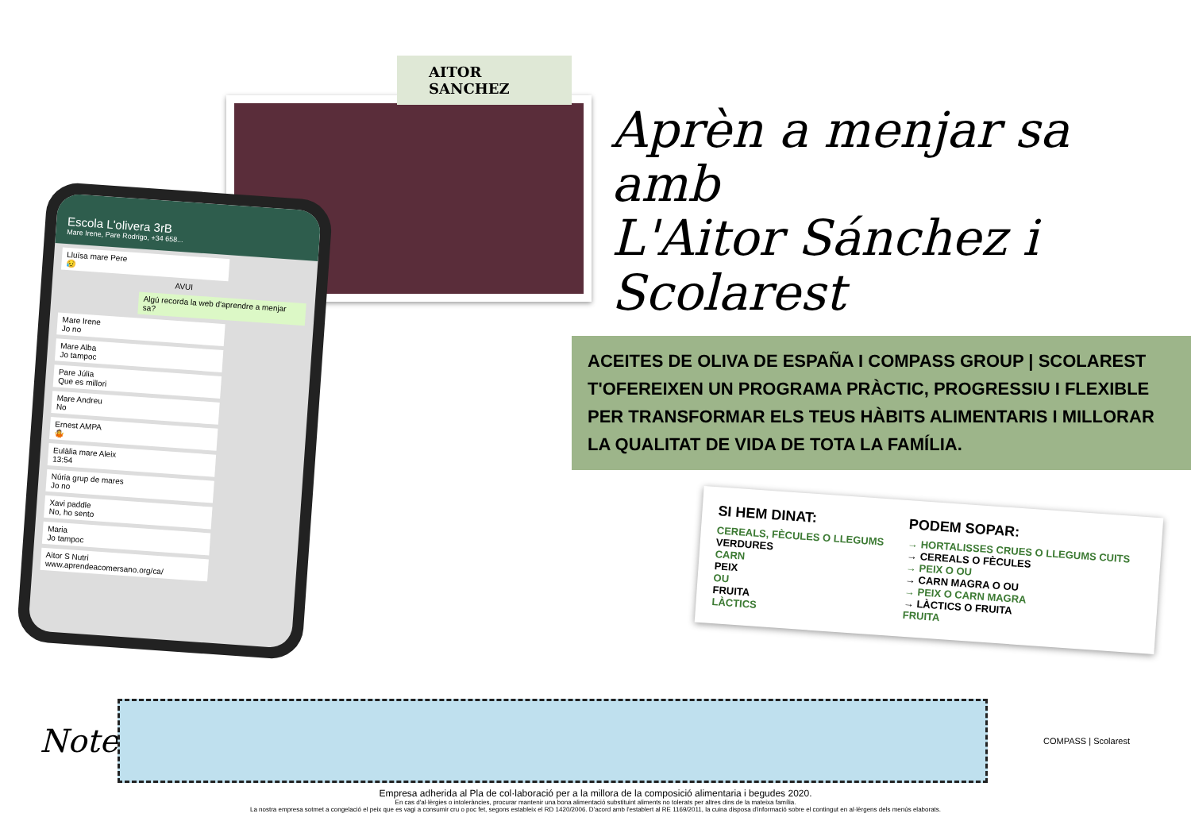AITOR SANCHEZ
Escola L'olivera 3rB
Mare Irene, Pare Rodrigo, +34 658...
Lluïsa mare Pere
😥
AVUI
Algú recorda la web d'aprendre a menjar sa?
Mare Irene
Jo no
Mare Alba
Jo tampoc
Pare Júlia
Que es millori
Mare Andreu
No
Ernest AMPA
🤷
Eulàlia mare Aleix
13:54
Núria grup de mares
Jo no
Xavi paddle
No, ho sento
Maria
Jo tampoc
Aitor S Nutri
www.aprendeacomersano.org/ca/
Aprèn a menjar sa amb
L'Aitor Sánchez i Scolarest
ACEITES DE OLIVA DE ESPAÑA I COMPASS GROUP | SCOLAREST T'OFEREIXEN UN PROGRAMA PRÀCTIC, PROGRESSIU I FLEXIBLE PER TRANSFORMAR ELS TEUS HÀBITS ALIMENTARIS I MILLORAR LA QUALITAT DE VIDA DE TOTA LA FAMÍLIA.
SI HEM DINAT:
CEREALS, FÈCULES O LLEGUMS
VERDURES
CARN
PEIX
OU
FRUITA
LÀCTICS
PODEM SOPAR:
→ HORTALISSES CRUES O LLEGUMS CUITS
→ CEREALS O FÈCULES
→ PEIX O OU
→ CARN MAGRA O OU
→ PEIX O CARN MAGRA
→ LÀCTICS O FRUITA
FRUITA
Notes:
COMPASS | Scolarest
Empresa adherida al Pla de col·laboració per a la millora de la composició alimentaria i begudes 2020.
En cas d'al·lèrgies o intoleràncies, procurar mantenir una bona alimentació substituint aliments no tolerats per altres dins de la mateixa família.
La nostra empresa sotmet a congelació el peix que es vagi a consumir cru o poc fet, segons estableix el RD 1420/2006. D'acord amb l'establert al RE 1169/2011, la cuina disposa d'informació sobre el contingut en al·lèrgens dels menús elaborats.